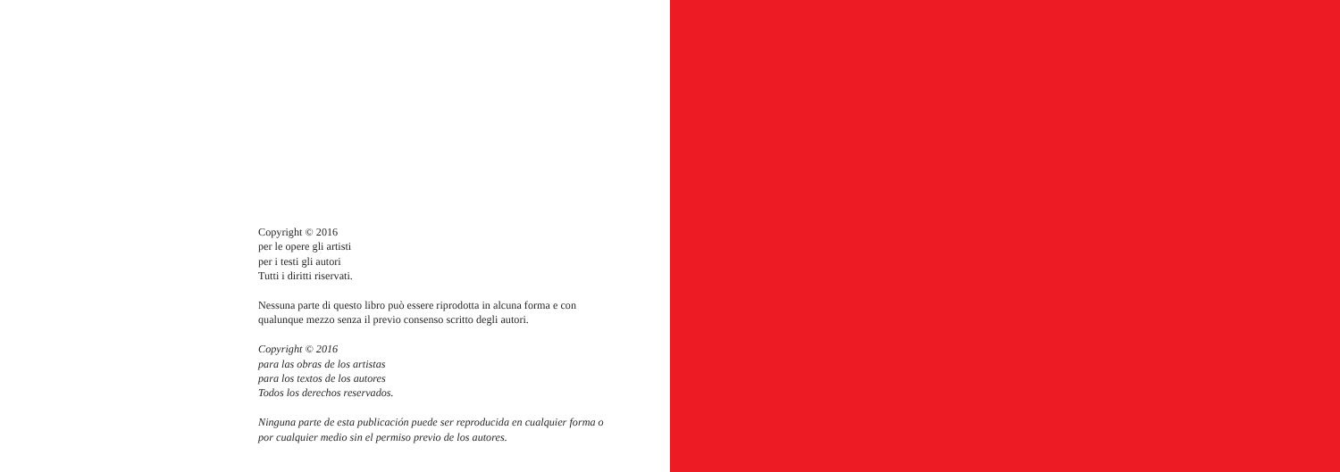Copyright © 2016
per le opere gli artisti
per i testi gli autori
Tutti i diritti riservati.
Nessuna parte di questo libro può essere riprodotta in alcuna forma e con
qualunque mezzo senza il previo consenso scritto degli autori.
Copyright © 2016
para las obras de los artistas
para los textos de los autores
Todos los derechos reservados.
Ninguna parte de esta publicación puede ser reproducida en cualquier forma o
por cualquier medio sin el permiso previo de los autores.